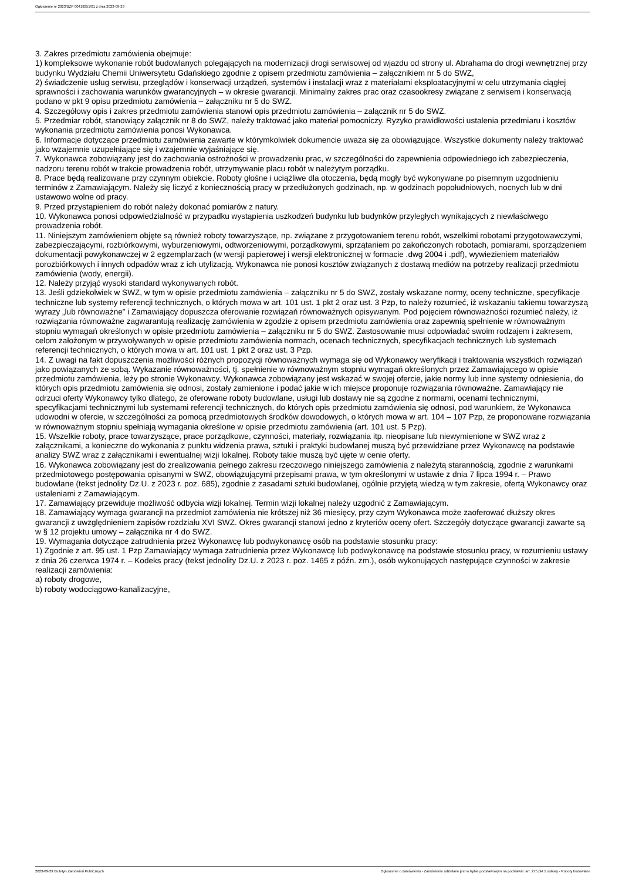Ogłoszenie nr 2023/BZP 00419251/01 z dnia 2023-09-29
3. Zakres przedmiotu zamówienia obejmuje:
1) kompleksowe wykonanie robót budowlanych polegających na modernizacji drogi serwisowej od wjazdu od strony ul. Abrahama do drogi wewnętrznej przy budynku Wydziału Chemii Uniwersytetu Gdańskiego zgodnie z opisem przedmiotu zamówienia – załącznikiem nr 5 do SWZ,
2) świadczenie usług serwisu, przeglądów i konserwacji urządzeń, systemów i instalacji wraz z materiałami eksploatacyjnymi w celu utrzymania ciągłej sprawności i zachowania warunków gwarancyjnych – w okresie gwarancji. Minimalny zakres prac oraz czasookresy związane z serwisem i konserwacją podano w pkt 9 opisu przedmiotu zamówienia – załączniku nr 5 do SWZ.
4. Szczegółowy opis i zakres przedmiotu zamówienia stanowi opis przedmiotu zamówienia – załącznik nr 5 do SWZ.
5. Przedmiar robót, stanowiący załącznik nr 8 do SWZ, należy traktować jako materiał pomocniczy. Ryzyko prawidłowości ustalenia przedmiaru i kosztów wykonania przedmiotu zamówienia ponosi Wykonawca.
6. Informacje dotyczące przedmiotu zamówienia zawarte w którymkolwiek dokumencie uważa się za obowiązujące. Wszystkie dokumenty należy traktować jako wzajemnie uzupełniające się i wzajemnie wyjaśniające się.
7. Wykonawca zobowiązany jest do zachowania ostrożności w prowadzeniu prac, w szczególności do zapewnienia odpowiedniego ich zabezpieczenia, nadzoru terenu robót w trakcie prowadzenia robót, utrzymywanie placu robót w należytym porządku.
8. Prace będą realizowane przy czynnym obiekcie. Roboty głośne i uciążliwe dla otoczenia, będą mogły być wykonywane po pisemnym uzgodnieniu terminów z Zamawiającym. Należy się liczyć z koniecznością pracy w przedłużonych godzinach, np. w godzinach popołudniowych, nocnych lub w dni ustawowo wolne od pracy.
9. Przed przystąpieniem do robót należy dokonać pomiarów z natury.
10. Wykonawca ponosi odpowiedzialność w przypadku wystąpienia uszkodzeń budynku lub budynków przyległych wynikających z niewłaściwego prowadzenia robót.
11. Niniejszym zamówieniem objęte są również roboty towarzyszące, np. związane z przygotowaniem terenu robót, wszelkimi robotami przygotowawczymi, zabezpieczającymi, rozbiórkowymi, wyburzeniowymi, odtworzeniowymi, porządkowymi, sprzątaniem po zakończonych robotach, pomiarami, sporządzeniem dokumentacji powykonawczej w 2 egzemplarzach (w wersji papierowej i wersji elektronicznej w formacie .dwg 2004 i .pdf), wywiezieniem materiałów porozbiórkowych i innych odpadów wraz z ich utylizacją. Wykonawca nie ponosi kosztów związanych z dostawą mediów na potrzeby realizacji przedmiotu zamówienia (wody, energii).
12. Należy przyjąć wysoki standard wykonywanych robót.
13. Jeśli gdziekolwiek w SWZ, w tym w opisie przedmiotu zamówienia – załączniku nr 5 do SWZ, zostały wskazane normy, oceny techniczne, specyfikacje techniczne lub systemy referencji technicznych, o których mowa w art. 101 ust. 1 pkt 2 oraz ust. 3 Pzp, to należy rozumieć, iż wskazaniu takiemu towarzyszą wyrazy „lub równoważne” i Zamawiający dopuszcza oferowanie rozwiązań równoważnych opisywanym. Pod pojęciem równoważności rozumieć należy, iż rozwiązania równoważne zagwarantują realizację zamówienia w zgodzie z opisem przedmiotu zamówienia oraz zapewnią spełnienie w równoważnym stopniu wymagań określonych w opisie przedmiotu zamówienia – załączniku nr 5 do SWZ. Zastosowanie musi odpowiadać swoim rodzajem i zakresem, celom założonym w przywoływanych w opisie przedmiotu zamówienia normach, ocenach technicznych, specyfikacjach technicznych lub systemach referencji technicznych, o których mowa w art. 101 ust. 1 pkt 2 oraz ust. 3 Pzp.
14. Z uwagi na fakt dopuszczenia możliwości różnych propozycji równoważnych wymaga się od Wykonawcy weryfikacji i traktowania wszystkich rozwiązań jako powiązanych ze sobą. Wykazanie równoważności, tj. spełnienie w równoważnym stopniu wymagań określonych przez Zamawiającego w opisie przedmiotu zamówienia, leży po stronie Wykonawcy. Wykonawca zobowiązany jest wskazać w swojej ofercie, jakie normy lub inne systemy odniesienia, do których opis przedmiotu zamówienia się odnosi, zostały zamienione i podać jakie w ich miejsce proponuje rozwiązania równoważne. Zamawiający nie odrzuci oferty Wykonawcy tylko dlatego, że oferowane roboty budowlane, usługi lub dostawy nie są zgodne z normami, ocenami technicznymi, specyfikacjami technicznymi lub systemami referencji technicznych, do których opis przedmiotu zamówienia się odnosi, pod warunkiem, że Wykonawca udowodni w ofercie, w szczególności za pomocą przedmiotowych środków dowodowych, o których mowa w art. 104 – 107 Pzp, że proponowane rozwiązania w równoważnym stopniu spełniają wymagania określone w opisie przedmiotu zamówienia (art. 101 ust. 5 Pzp).
15. Wszelkie roboty, prace towarzyszące, prace porządkowe, czynności, materiały, rozwiązania itp. nieopisane lub niewymienione w SWZ wraz z załącznikami, a konieczne do wykonania z punktu widzenia prawa, sztuki i praktyki budowlanej muszą być przewidziane przez Wykonawcę na podstawie analizy SWZ wraz z załącznikami i ewentualnej wizji lokalnej. Roboty takie muszą być ujęte w cenie oferty.
16. Wykonawca zobowiązany jest do zrealizowania pełnego zakresu rzeczowego niniejszego zamówienia z należytą starannością, zgodnie z warunkami przedmiotowego postępowania opisanymi w SWZ, obowiązującymi przepisami prawa, w tym określonymi w ustawie z dnia 7 lipca 1994 r. – Prawo budowlane (tekst jednolity Dz.U. z 2023 r. poz. 685), zgodnie z zasadami sztuki budowlanej, ogólnie przyjętą wiedzą w tym zakresie, ofertą Wykonawcy oraz ustaleniami z Zamawiającym.
17. Zamawiający przewiduje możliwość odbycia wizji lokalnej. Termin wizji lokalnej należy uzgodnić z Zamawiającym.
18. Zamawiający wymaga gwarancji na przedmiot zamówienia nie krótszej niż 36 miesięcy, przy czym Wykonawca może zaoferować dłuższy okres gwarancji z uwzględnieniem zapisów rozdziału XVI SWZ. Okres gwarancji stanowi jedno z kryteriów oceny ofert. Szczegóły dotyczące gwarancji zawarte są w § 12 projektu umowy – załącznika nr 4 do SWZ.
19. Wymagania dotyczące zatrudnienia przez Wykonawcę lub podwykonawcę osób na podstawie stosunku pracy:
1) Zgodnie z art. 95 ust. 1 Pzp Zamawiający wymaga zatrudnienia przez Wykonawcę lub podwykonawcę na podstawie stosunku pracy, w rozumieniu ustawy z dnia 26 czerwca 1974 r. – Kodeks pracy (tekst jednolity Dz.U. z 2023 r. poz. 1465 z późn. zm.), osób wykonujących następujące czynności w zakresie realizacji zamówienia:
a) roboty drogowe,
b) roboty wodociągowo-kanalizacyjne,
2023-09-29 Biuletyn Zamówień Publicznych Ogłoszenie o zamówieniu - Zamówienie udzielane jest w trybie podstawowym na podstawie: art. 275 pkt 1 ustawy - Roboty budowlane